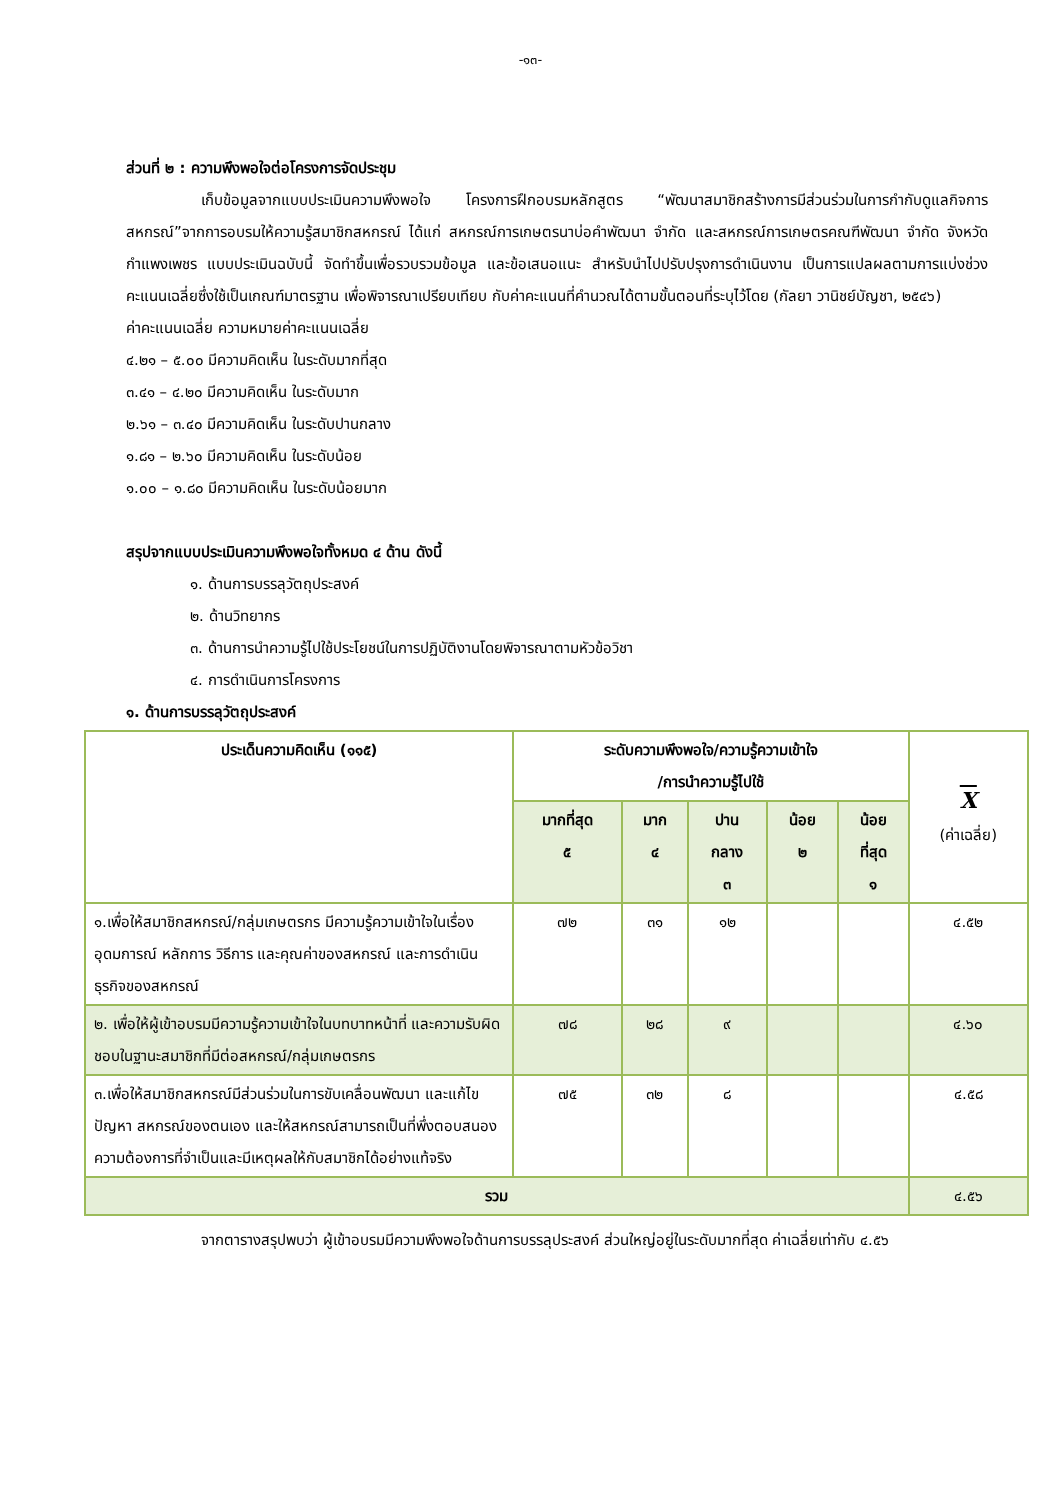-๑๓-
ส่วนที่ ๒ : ความพึงพอใจต่อโครงการจัดประชุม
เก็บข้อมูลจากแบบประเมินความพึงพอใจ โครงการฝึกอบรมหลักสูตร “พัฒนาสมาชิกสร้างการมีส่วนร่วมในการกำกับดูแลกิจการสหกรณ์”จากการอบรมให้ความรู้สมาชิกสหกรณ์ ได้แก่ สหกรณ์การเกษตรนาบ่อคำพัฒนา จำกัด และสหกรณ์การเกษตรคณฑีพัฒนา จำกัด จังหวัดกำแพงเพชร แบบประเมินฉบับนี้ จัดทำขึ้นเพื่อรวบรวมข้อมูล และข้อเสนอแนะ สำหรับนำไปปรับปรุงการดำเนินงาน เป็นการแปลผลตามการแบ่งช่วงคะแนนเฉลี่ยซึ่งใช้เป็นเกณฑ์มาตรฐาน เพื่อพิจารณาเปรียบเทียบ กับค่าคะแนนที่คำนวณได้ตามขั้นตอนที่ระบุไว้โดย (กัลยา วานิชย์บัญชา, ๒๕๔๖)
ค่าคะแนนเฉลี่ย ความหมายค่าคะแนนเฉลี่ย
๔.๒๑ – ๕.๐๐ มีความคิดเห็น ในระดับมากที่สุด
๓.๔๑ – ๔.๒๐ มีความคิดเห็น ในระดับมาก
๒.๖๑ – ๓.๔๐ มีความคิดเห็น ในระดับปานกลาง
๑.๘๑ – ๒.๖๐ มีความคิดเห็น ในระดับน้อย
๑.๐๐ – ๑.๘๐ มีความคิดเห็น ในระดับน้อยมาก
สรุปจากแบบประเมินความพึงพอใจทั้งหมด ๔ ด้าน ดังนี้
๑. ด้านการบรรลุวัตถุประสงค์
๒. ด้านวิทยากร
๓. ด้านการนำความรู้ไปใช้ประโยชน์ในการปฏิบัติงานโดยพิจารณาตามหัวข้อวิชา
๔. การดำเนินการโครงการ
๑. ด้านการบรรลุวัตถุประสงค์
| ประเด็นความคิดเห็น (๑๑๕) | ระดับความพึงพอใจ/ความรู้ความเข้าใจ /การนำความรู้ไปใช้ | | | | | X (ค่าเฉลี่ย) |
| --- | --- | --- | --- | --- | --- | --- |
| | มากที่สุด ๕ | มาก ๔ | ปาน กลาง ๓ | น้อย ๒ | น้อย ที่สุด ๑ | |
| ๑.เพื่อให้สมาชิกสหกรณ์/กลุ่มเกษตรกร มีความรู้ความเข้าใจในเรื่องอุดมการณ์ หลักการ วิธีการ และคุณค่าของสหกรณ์ และการดำเนินธุรกิจของสหกรณ์ | ๗๒ | ๓๑ | ๑๒ | | | ๔.๕๒ |
| ๒. เพื่อให้ผู้เข้าอบรมมีความรู้ความเข้าใจในบทบาทหน้าที่ และความรับผิดชอบในฐานะสมาชิกที่มีต่อสหกรณ์/กลุ่มเกษตรกร | ๗๘ | ๒๘ | ๙ | | | ๔.๖๐ |
| ๓.เพื่อให้สมาชิกสหกรณ์มีส่วนร่วมในการขับเคลื่อนพัฒนา และแก้ไขปัญหา สหกรณ์ของตนเอง และให้สหกรณ์สามารถเป็นที่พึ่งตอบสนองความต้องการที่จำเป็นและมีเหตุผลให้กับสมาชิกได้อย่างแท้จริง | ๗๕ | ๓๒ | ๘ | | | ๔.๕๘ |
| รวม | | | | | | ๔.๕๖ |
จากตารางสรุปพบว่า ผู้เข้าอบรมมีความพึงพอใจด้านการบรรลุประสงค์ ส่วนใหญ่อยู่ในระดับมากที่สุด ค่าเฉลี่ยเท่ากับ ๔.๕๖